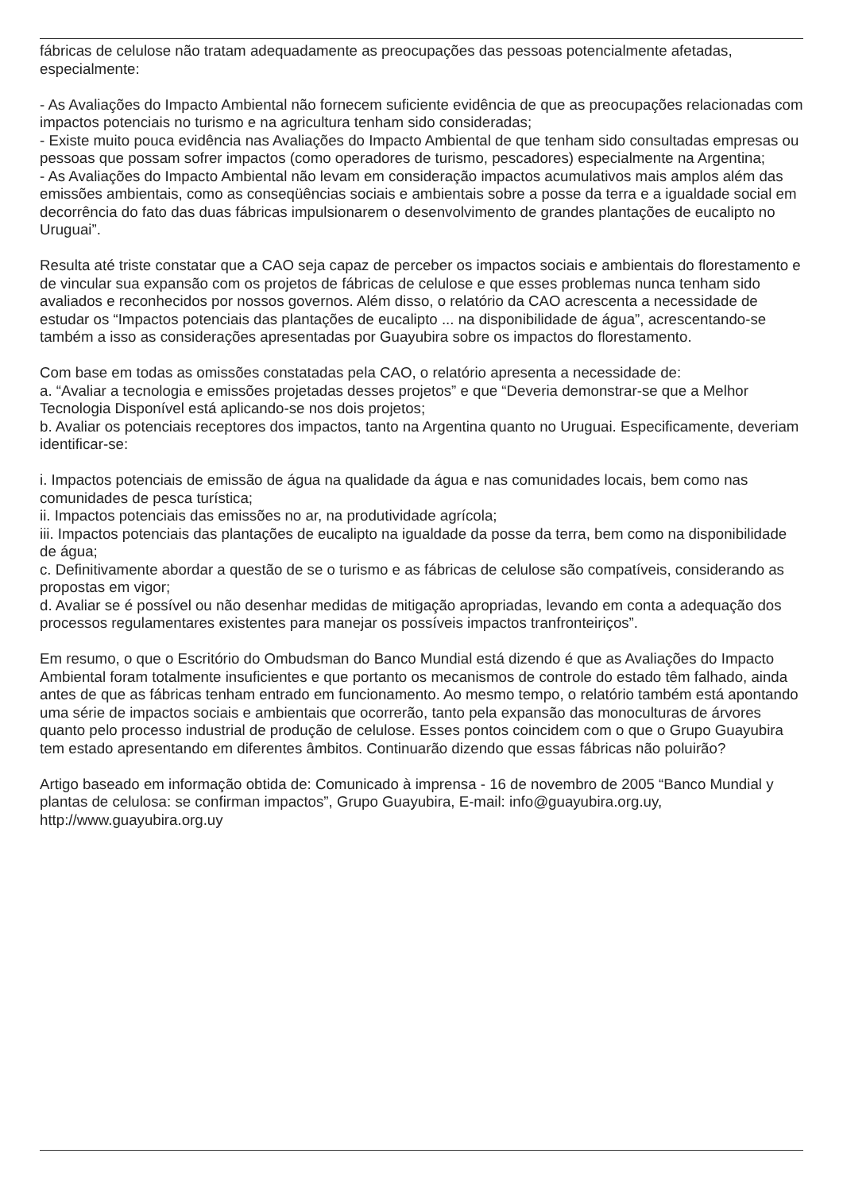fábricas de celulose não tratam adequadamente as preocupações das pessoas potencialmente afetadas, especialmente:
- As Avaliações do Impacto Ambiental não fornecem suficiente evidência de que as preocupações relacionadas com impactos potenciais no turismo e na agricultura tenham sido consideradas;
- Existe muito pouca evidência nas Avaliações do Impacto Ambiental de que tenham sido consultadas empresas ou pessoas que possam sofrer impactos (como operadores de turismo, pescadores) especialmente na Argentina;
- As Avaliações do Impacto Ambiental não levam em consideração impactos acumulativos mais amplos além das emissões ambientais, como as conseqüências sociais e ambientais sobre a posse da terra e a igualdade social em decorrência do fato das duas fábricas impulsionarem o desenvolvimento de grandes plantações de eucalipto no Uruguai”.
Resulta até triste constatar que a CAO seja capaz de perceber os impactos sociais e ambientais do florestamento e de vincular sua expansão com os projetos de fábricas de celulose e que esses problemas nunca tenham sido avaliados e reconhecidos por nossos governos. Além disso, o relatório da CAO acrescenta a necessidade de estudar os “Impactos potenciais das plantações de eucalipto ... na disponibilidade de água”, acrescentando-se também a isso as considerações apresentadas por Guayubira sobre os impactos do florestamento.
Com base em todas as omissões constatadas pela CAO, o relatório apresenta a necessidade de:
a. “Avaliar a tecnologia e emissões projetadas desses projetos” e que “Deveria demonstrar-se que a Melhor Tecnologia Disponível está aplicando-se nos dois projetos;
b. Avaliar os potenciais receptores dos impactos, tanto na Argentina quanto no Uruguai. Especificamente, deveriam identificar-se:
i. Impactos potenciais de emissão de água na qualidade da água e nas comunidades locais, bem como nas comunidades de pesca turística;
ii. Impactos potenciais das emissões no ar, na produtividade agrícola;
iii. Impactos potenciais das plantações de eucalipto na igualdade da posse da terra, bem como na disponibilidade de água;
c. Definitivamente abordar a questão de se o turismo e as fábricas de celulose são compatíveis, considerando as propostas em vigor;
d. Avaliar se é possível ou não desenhar medidas de mitigação apropriadas, levando em conta a adequação dos processos regulamentares existentes para manejar os possíveis impactos tranfronteiriços”.
Em resumo, o que o Escritório do Ombudsman do Banco Mundial está dizendo é que as Avaliações do Impacto Ambiental foram totalmente insuficientes e que portanto os mecanismos de controle do estado têm falhado, ainda antes de que as fábricas tenham entrado em funcionamento. Ao mesmo tempo, o relatório também está apontando uma série de impactos sociais e ambientais que ocorrerão, tanto pela expansão das monoculturas de árvores quanto pelo processo industrial de produção de celulose. Esses pontos coincidem com o que o Grupo Guayubira tem estado apresentando em diferentes âmbitos. Continuarão dizendo que essas fábricas não poluirão?
Artigo baseado em informação obtida de: Comunicado à imprensa - 16 de novembro de 2005 “Banco Mundial y plantas de celulosa: se confirman impactos”, Grupo Guayubira, E-mail: info@guayubira.org.uy, http://www.guayubira.org.uy